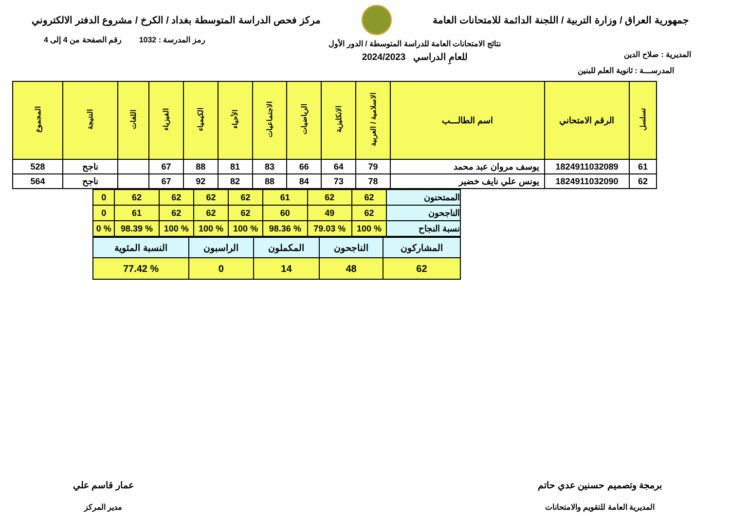جمهورية العراق / وزارة التربية / اللجنة الدائمة للامتحانات العامة
مركز فحص الدراسة المتوسطة بغداد / الكرخ / مشروع الدفتر الالكتروني
المديرية : صلاح الدين
نتائج الامتحانات العامة للدراسة المتوسطة / الدور الأول
للعامِ الدراسي 2024/2023
رمز المدرسة : 1032 رقم الصفحة من 4 إلى 4
المدرســـة : ثانوية العلم للبنين
| تسلسل | الرقم الامتحاني | اسم الطالـــب | الاسلامية / العربية | الانكليزية | الرياضيات | الاجتماعيات | الأحياء | الكيمياء | الفيزياء | اللغات | النتيجة | المجموع |
| --- | --- | --- | --- | --- | --- | --- | --- | --- | --- | --- | --- | --- |
| 61 | 1824911032089 | يوسف مروان عبد محمد | 79 | 64 | 66 | 83 | 81 | 88 | 67 | | ناجح | 528 |
| 62 | 1824911032090 | يونس علي نايف خضير | 78 | 73 | 84 | 88 | 82 | 92 | 67 | | ناجح | 564 |
| الممتحنون | 62 | 62 | 61 | 62 | 62 | 62 | 62 | 0 |
| الناجحون | 62 | 49 | 60 | 62 | 62 | 62 | 61 | 0 |
| نسبة النجاح | % 100 | % 79.03 | % 98.36 | % 100 | % 100 | % 100 | % 98.39 | % 0 |
| المشاركون | الناجحون | المكملون | الراسبون | النسبة المئوية |
| 62 | 48 | 14 | 0 | % 77.42 |
برمجة وتصميم حسنين عدي حاتم
المديرية العامة للتقويم والامتحانات
عمار قاسم علي
مدير المركز